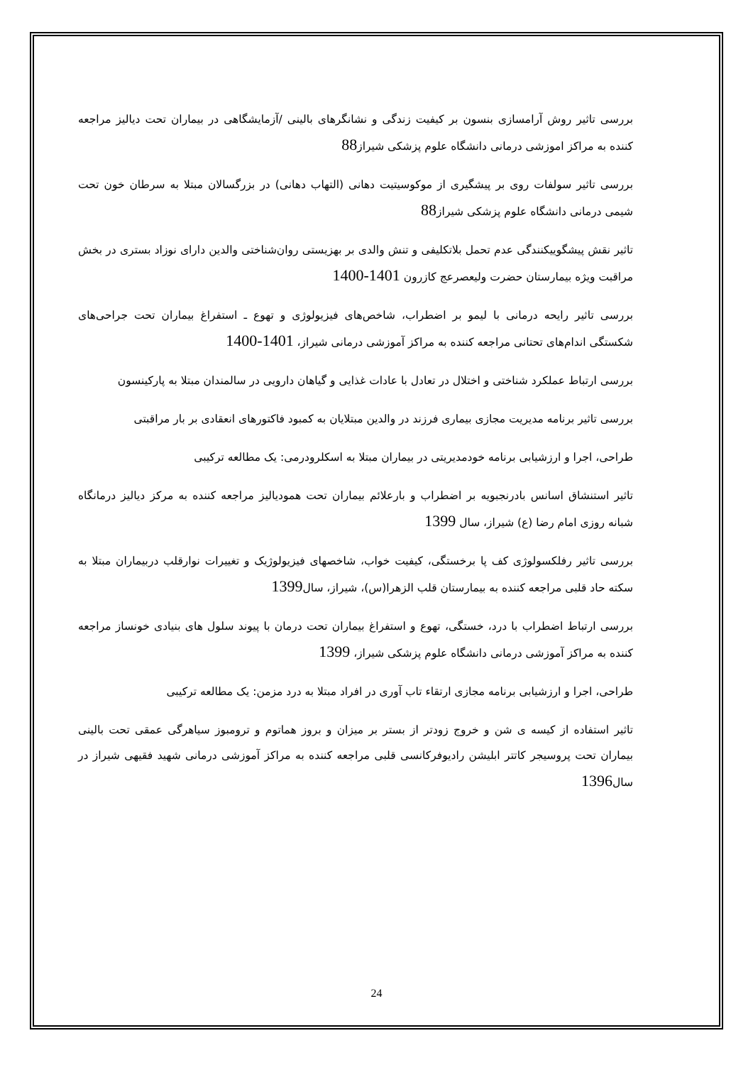بررسی تاثیر روش آرامسازی بنسون بر کیفیت زندگی و نشانگرهای بالینی /آزمایشگاهی در بیماران تحت دیالیز مراجعه کننده به مراکز اموزشی درمانی دانشگاه علوم پزشکی شیراز88
بررسی تاثیر سولفات روی بر پیشگیری از موکوسیتیت دهانی (التهاب دهانی) در بزرگسالان مبتلا به سرطان خون تحت شیمی درمانی دانشگاه علوم پزشکی شیراز88
تاثیر نقش پیشگوییکنندگی عدم تحمل بلاتکلیفی و تنش والدی بر بهزیستی روان‌شناختی والدین دارای نوزاد بستری در بخش مراقبت ویژه بیمارستان حضرت ولیعصرعج کازرون 1401-1400
بررسی تاثیر رایحه درمانی با لیمو بر اضطراب، شاخص‌های فیزیولوژی و تهوع ـ استفراغ بیماران تحت جراحی‌های شکستگی اندام‌های تحتانی مراجعه کننده به مراکز آموزشی درمانی شیراز، 1401-1400
بررسی ارتباط عملکرد شناختی و اختلال در تعادل با عادات غذایی و گیاهان دارویی در سالمندان مبتلا به پارکینسون
بررسی تاثیر برنامه مدیریت مجازی بیماری فرزند در والدین مبتلایان به کمبود فاکتورهای انعقادی بر بار مراقبتی
طراحی، اجرا و ارزشیابی برنامه خودمدیریتی در بیماران مبتلا به اسکلرودرمی: یک مطالعه ترکیبی
تاثیر استنشاق اسانس بادرنجبویه بر اضطراب و بارعلائم بیماران تحت همودیالیز مراجعه کننده به مرکز دیالیز درمانگاه شبانه روزی امام رضا (ع) شیراز، سال 1399
بررسی تاثیر رفلکسولوژی کف پا برخستگی، کیفیت خواب، شاخصهای فیزیولوژیک و تغییرات نوارقلب دربیماران مبتلا به سکته حاد قلبی مراجعه کننده به بیمارستان قلب الزهرا(س)، شیراز، سال1399
بررسی ارتباط اضطراب با درد، خستگی، تهوع و استفراغ بیماران تحت درمان با پیوند سلول های بنیادی خونساز مراجعه کننده به مراکز آموزشی درمانی دانشگاه علوم پزشکی شیراز، 1399
طراحی، اجرا و ارزشیابی برنامه مجازی ارتقاء تاب آوری در افراد مبتلا به درد مزمن: یک مطالعه ترکیبی
تاثیر استفاده از کیسه ی شن و خروج زودتر از بستر بر میزان و بروز هماتوم و ترومبوز سیاهرگی عمقی تحت بالینی بیماران تحت پروسیجر کاتتر ابلیشن رادیوفرکانسی قلبی مراجعه کننده به مراکز آموزشی درمانی شهید فقیهی شیراز در سال1396
24